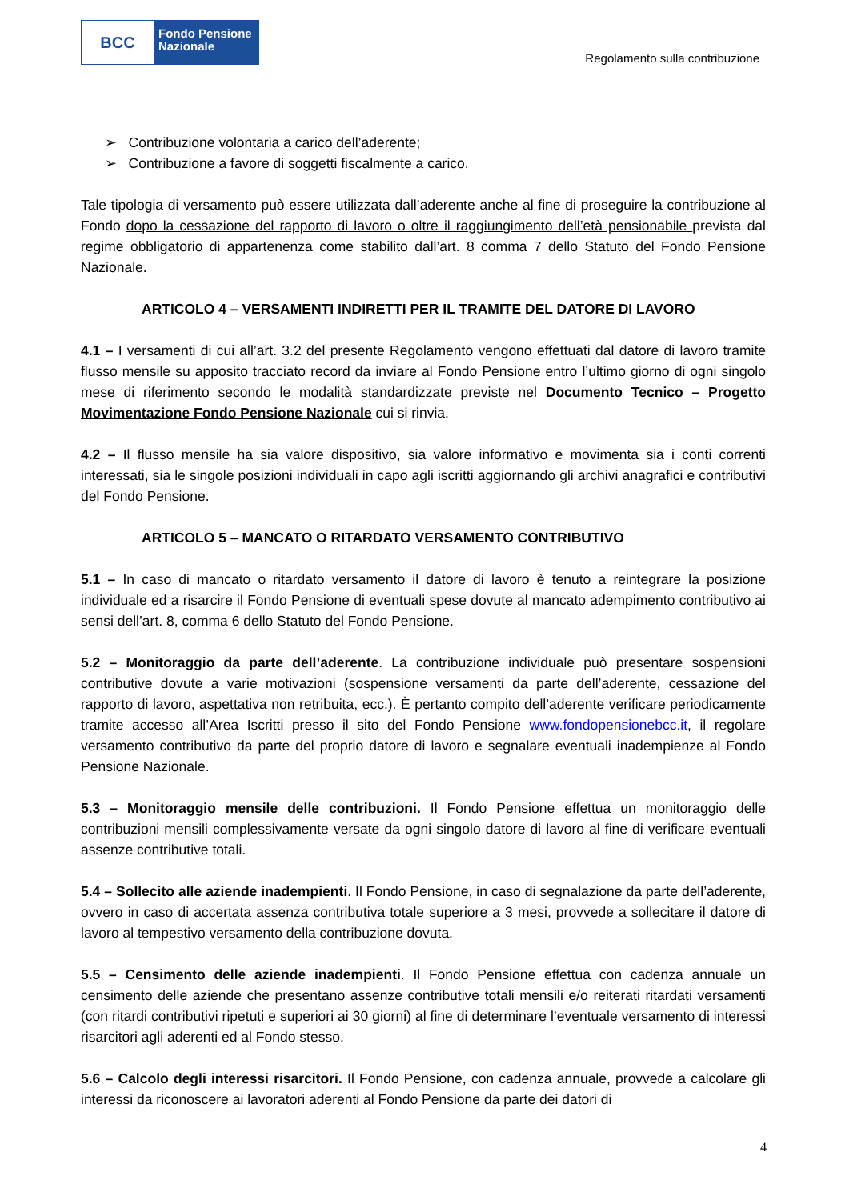BCC
Fondo Pensione
Nazionale
Regolamento sulla contribuzione
➢ Contribuzione volontaria a carico dell’aderente;
➢ Contribuzione a favore di soggetti fiscalmente a carico.
Tale tipologia di versamento può essere utilizzata dall’aderente anche al fine di proseguire la contribuzione al Fondo dopo la cessazione del rapporto di lavoro o oltre il raggiungimento dell’età pensionabile prevista dal regime obbligatorio di appartenenza come stabilito dall’art. 8 comma 7 dello Statuto del Fondo Pensione Nazionale.
ARTICOLO 4 – VERSAMENTI INDIRETTI PER IL TRAMITE DEL DATORE DI LAVORO
4.1 – I versamenti di cui all’art. 3.2 del presente Regolamento vengono effettuati dal datore di lavoro tramite flusso mensile su apposito tracciato record da inviare al Fondo Pensione entro l’ultimo giorno di ogni singolo mese di riferimento secondo le modalità standardizzate previste nel Documento Tecnico – Progetto Movimentazione Fondo Pensione Nazionale cui si rinvia.
4.2 – Il flusso mensile ha sia valore dispositivo, sia valore informativo e movimenta sia i conti correnti interessati, sia le singole posizioni individuali in capo agli iscritti aggiornando gli archivi anagrafici e contributivi del Fondo Pensione.
ARTICOLO 5 – MANCATO O RITARDATO VERSAMENTO CONTRIBUTIVO
5.1 – In caso di mancato o ritardato versamento il datore di lavoro è tenuto a reintegrare la posizione individuale ed a risarcire il Fondo Pensione di eventuali spese dovute al mancato adempimento contributivo ai sensi dell’art. 8, comma 6 dello Statuto del Fondo Pensione.
5.2 – Monitoraggio da parte dell’aderente. La contribuzione individuale può presentare sospensioni contributive dovute a varie motivazioni (sospensione versamenti da parte dell’aderente, cessazione del rapporto di lavoro, aspettativa non retribuita, ecc.). È pertanto compito dell’aderente verificare periodicamente tramite accesso all’Area Iscritti presso il sito del Fondo Pensione www.fondopensionebcc.it, il regolare versamento contributivo da parte del proprio datore di lavoro e segnalare eventuali inadempienze al Fondo Pensione Nazionale.
5.3 – Monitoraggio mensile delle contribuzioni. Il Fondo Pensione effettua un monitoraggio delle contribuzioni mensili complessivamente versate da ogni singolo datore di lavoro al fine di verificare eventuali assenze contributive totali.
5.4 – Sollecito alle aziende inadempienti. Il Fondo Pensione, in caso di segnalazione da parte dell’aderente, ovvero in caso di accertata assenza contributiva totale superiore a 3 mesi, provvede a sollecitare il datore di lavoro al tempestivo versamento della contribuzione dovuta.
5.5 – Censimento delle aziende inadempienti. Il Fondo Pensione effettua con cadenza annuale un censimento delle aziende che presentano assenze contributive totali mensili e/o reiterati ritardati versamenti (con ritardi contributivi ripetuti e superiori ai 30 giorni) al fine di determinare l’eventuale versamento di interessi risarcitori agli aderenti ed al Fondo stesso.
5.6 – Calcolo degli interessi risarcitori. Il Fondo Pensione, con cadenza annuale, provvede a calcolare gli interessi da riconoscere ai lavoratori aderenti al Fondo Pensione da parte dei datori di
4